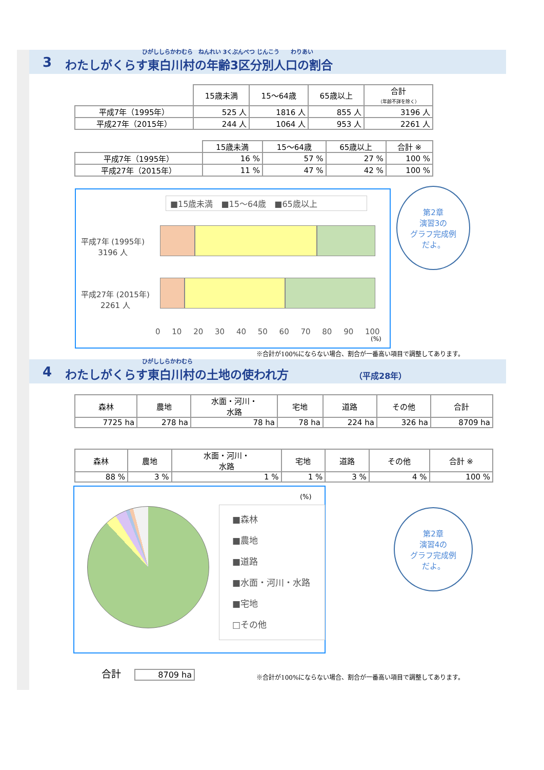3
ひがししらかわむら　ねんれい 3くぶんべつ じんこう　　わりあい
わたしがくらす東白川村の年齢3区分別人口の割合
| | 15歳未満 | 15～64歳 | 65歳以上 | 合計 （年齢不詳を除く） |
| --- | --- | --- | --- | --- |
| 平成7年（1995年） | 525 人 | 1816 人 | 855 人 | 3196 人 |
| 平成27年（2015年） | 244 人 | 1064 人 | 953 人 | 2261 人 |
| | 15歳未満 | 15～64歳 | 65歳以上 | 合計 ※ |
| --- | --- | --- | --- | --- |
| 平成7年（1995年） | 16 % | 57 % | 27 % | 100 % |
| 平成27年（2015年） | 11 % | 47 % | 42 % | 100 % |
■15歳未満　■15～64歳　■65歳以上
平成7年 (1995年)
3196 人
平成27年 (2015年)
2261 人
0 10 20 30 40 50 60 70 80 90 100
(%)
第2章
演習3の
グラフ完成例
だよ。
※合計が100%にならない場合、割合が一番高い項目で調整してあります。
4
ひがししらかわむら
わたしがくらす東白川村の土地の使われ方 （平成28年）
| 森林 | 農地 | 水面・河川・ 水路 | 宅地 | 道路 | その他 | 合計 |
| --- | --- | --- | --- | --- | --- | --- |
| 7725 ha | 278 ha | 78 ha | 78 ha | 224 ha | 326 ha | 8709 ha |
| 森林 | 農地 | 水面・河川・ 水路 | 宅地 | 道路 | その他 | 合計 ※ |
| --- | --- | --- | --- | --- | --- | --- |
| 88 % | 3 % | 1 % | 1 % | 3 % | 4 % | 100 % |
(%)
■森林
■農地
■道路
■水面・河川・水路
■宅地
□その他
第2章
演習4の
グラフ完成例
だよ。
合計 8709 ha
※合計が100%にならない場合、割合が一番高い項目で調整してあります。